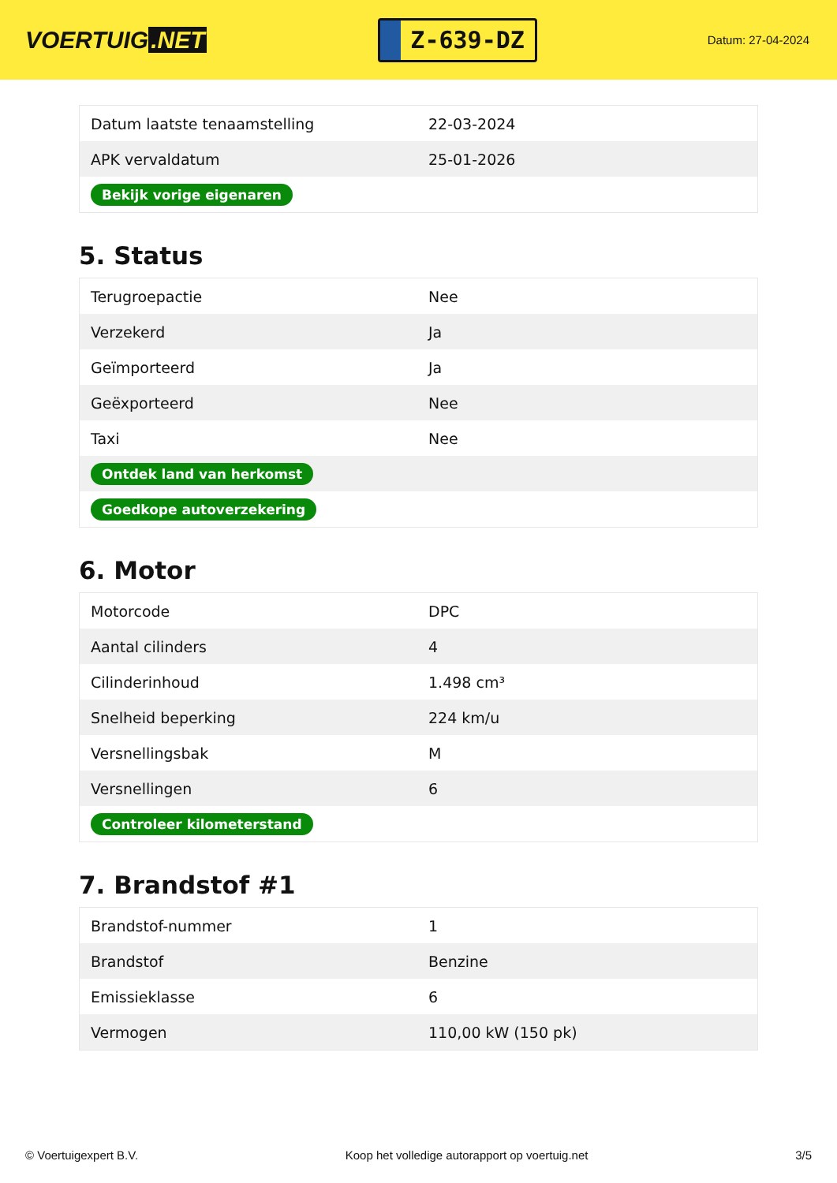VOERTUIG.NET
Z-639-DZ
Datum: 27-04-2024
| Datum laatste tenaamstelling | 22-03-2024 |
| APK vervaldatum | 25-01-2026 |
| Bekijk vorige eigenaren | |
5. Status
| Terugroepactie | Nee |
| Verzekerd | Ja |
| Geïmporteerd | Ja |
| Geëxporteerd | Nee |
| Taxi | Nee |
| Ontdek land van herkomst | |
| Goedkope autoverzekering | |
6. Motor
| Motorcode | DPC |
| Aantal cilinders | 4 |
| Cilinderinhoud | 1.498 cm³ |
| Snelheid beperking | 224 km/u |
| Versnellingsbak | M |
| Versnellingen | 6 |
| Controleer kilometerstand | |
7. Brandstof #1
| Brandstof-nummer | 1 |
| Brandstof | Benzine |
| Emissieklasse | 6 |
| Vermogen | 110,00 kW (150 pk) |
© Voertuigexpert B.V. Koop het volledige autorapport op voertuig.net 3/5